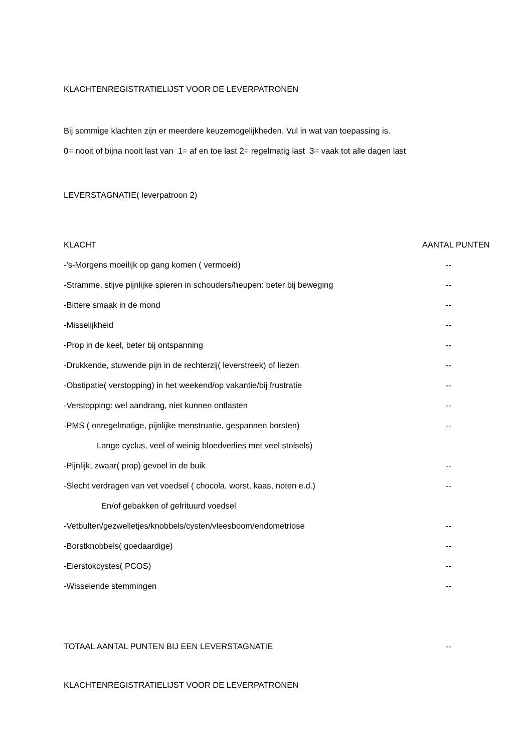KLACHTENREGISTRATIELIJST VOOR DE LEVERPATRONEN
Bij sommige klachten zijn er meerdere keuzemogelijkheden. Vul in wat van toepassing is.
0= nooit of bijna nooit last van 1= af en toe last 2= regelmatig last 3= vaak tot alle dagen last
LEVERSTAGNATIE( leverpatroon 2)
KLACHT AANTAL PUNTEN
-’s-Morgens moeilijk op gang komen ( vermoeid) --
-Stramme, stijve pijnlijke spieren in schouders/heupen: beter bij beweging --
-Bittere smaak in de mond --
-Misselijkheid --
-Prop in de keel, beter bij ontspanning --
-Drukkende, stuwende pijn in de rechterzij( leverstreek) of liezen --
-Obstipatie( verstopping) in het weekend/op vakantie/bij frustratie --
-Verstopping: wel aandrang, niet kunnen ontlasten --
-PMS ( onregelmatige, pijnlijke menstruatie, gespannen borsten) --
Lange cyclus, veel of weinig bloedverlies met veel stolsels)
-Pijnlijk, zwaar( prop) gevoel in de buik --
-Slecht verdragen van vet voedsel ( chocola, worst, kaas, noten e.d.) --
En/of gebakken of gefrituurd voedsel
-Vetbulten/gezwelletjes/knobbels/cysten/vleesboom/endometriose --
-Borstknobbels( goedaardige) --
-Eierstokcystes( PCOS) --
-Wisselende stemmingen --
TOTAAL AANTAL PUNTEN BIJ EEN LEVERSTAGNATIE --
KLACHTENREGISTRATIELIJST VOOR DE LEVERPATRONEN